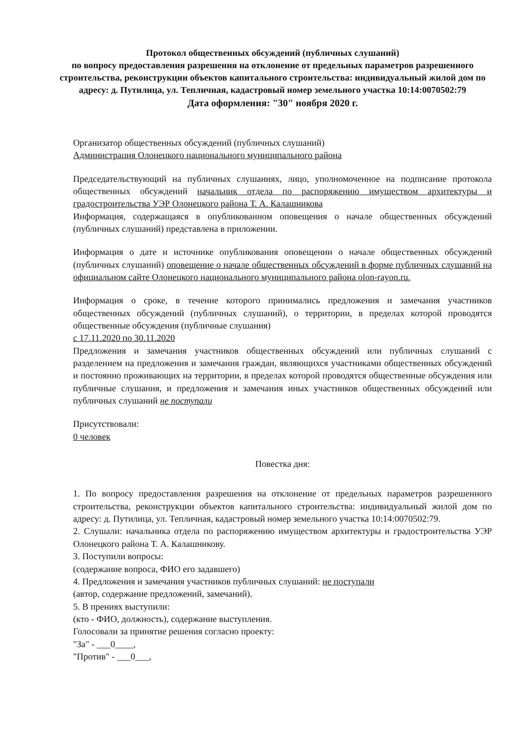Протокол общественных обсуждений (публичных слушаний)
по вопросу предоставления разрешения на отклонение от предельных параметров разрешенного строительства, реконструкции объектов капитального строительства: индивидуальный жилой дом по адресу: д. Путилица, ул. Тепличная, кадастровый номер земельного участка 10:14:0070502:79
Дата оформления: "30" ноября 2020 г.
Организатор общественных обсуждений (публичных слушаний)
Администрация Олонецкого национального муниципального района
Председательствующий на публичных слушаниях, лицо, уполномоченное на подписание протокола общественных обсуждений начальник отдела по распоряжению имуществом архитектуры и градостроительства УЭР Олонецкого района Т. А. Калашникова
Информация, содержащаяся в опубликованном оповещения о начале общественных обсуждений (публичных слушаний) представлена в приложении.
Информация о дате и источнике опубликования оповещении о начале общественных обсуждений (публичных слушаний) оповещение о начале общественных обсуждений в форме публичных слушаний на официальном сайте Олонецкого национального муниципального района olon-rayon.ru.
Информация о сроке, в течение которого принимались предложения и замечания участников общественных обсуждений (публичных слушаний), о территории, в пределах которой проводятся общественные обсуждения (публичные слушания)
с 17.11.2020 по 30.11.2020
Предложения и замечания участников общественных обсуждений или публичных слушаний с разделением на предложения и замечания граждан, являющихся участниками общественных обсуждений и постоянно проживающих на территории, в пределах которой проводятся общественные обсуждения или публичные слушания, и предложения и замечания иных участников общественных обсуждений или публичных слушаний не поступали
Присутствовали:
0 человек
Повестка дня:
1. По вопросу предоставления разрешения на отклонение от предельных параметров разрешенного строительства, реконструкции объектов капитального строительства: индивидуальный жилой дом по адресу: д. Путилица, ул. Тепличная, кадастровый номер земельного участка 10:14:0070502:79.
2. Слушали: начальника отдела по распоряжению имуществом архитектуры и градостроительства УЭР Олонецкого района Т. А. Калашникову.
3. Поступили вопросы:
(содержание вопроса, ФИО его задавшего)
4. Предложения и замечания участников публичных слушаний: не поступали
(автор, содержание предложений, замечаний).
5. В прениях выступили:
(кто - ФИО, должность), содержание выступления.
Голосовали за принятие решения согласно проекту:
"За" - ___0____,
"Против" - ___0___,